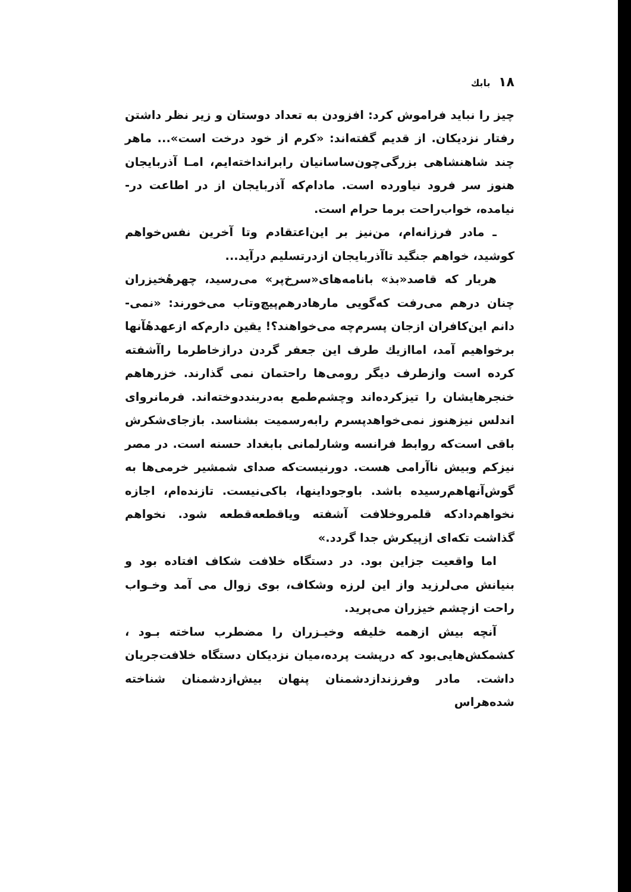۱۸ بابك
چیز را نباید فراموش کرد: افزودن به تعداد دوستان و زیر نظر داشتن رفتار نزدیکان. از قدیم گفته‌اند: «کرم از خود درخت است»... ماهر چند شاهنشاهی بزرگی‌چون‌ساسانیان رابرانداخته‌ایم، امـا آذربایجان هنوز سر فرود نیاورده است. مادام‌که آذربایجان از در اطاعت در- نیامده، خواب‌راحت برما حرام است.
ـ مادر فرزانه‌ام، من‌نیز بر این‌اعتقادم وتا آخرین نفس‌خواهم کوشید، خواهم جنگید تاآذربایجان ازدرتسلیم درآید...
هربار که قاصد«بذ» بانامه‌های«سرخ‌پر» می‌رسید، چهرهٔخیزران چنان درهم می‌رفت که‌گویی مارهادرهم‌پیچ‌وتاب می‌خورند: «نمی- دانم این‌کافران ازجان پسرم‌چه می‌خواهند؟! یقین دارم‌که ازعهدهٔآنها برخواهیم آمد، امااز‌یك طرف این جعفر گردن درازخاطرما راآشفته کرده است وازطرف دیگر رومی‌ها راحتمان نمی گذارند. خزرهاهم خنجرهایشان را تیزکرده‌اند وچشم‌طمع به‌دربنددوخته‌اند. فرمانروای اندلس نیزهنوز نمی‌خواهدپسرم رابه‌رسمیت بشناسد. بازجای‌شکرش باقی است‌که روابط فرانسه وشارلمانی بابغداد حسنه است. در مصر نیزکم وبیش ناآرامی هست. دورنیست‌که صدای شمشیر خرمی‌ها به گوش‌آنهاهم‌رسیده باشد. باوجوداینها، باکی‌نیست. تازنده‌ام، اجازه نخواهم‌داد‌که قلمروخلافت آشفته ویاقطعه‌قطعه شود. نخواهم گذاشت تکه‌ای ازپیکرش جدا گردد.»
اما واقعیت جزاین بود. در دستگاه خلافت شکاف افتاده بود و بنیانش می‌لرزید واز این لرزه وشکاف، بوی زوال می آمد وخـواب راحت ازچشم خیزران می‌پرید.
آنچه بیش ازهمه خلیفه وخیـزران را مضطرب ساخته بـود ، کشمکش‌هایی‌بود که درپشت پرده،میان نزدیکان دستگاه خلافت‌جریان داشت. مادر وفرزندازدشمنان پنهان بیش‌ازدشمنان شناخته شده‌هراس